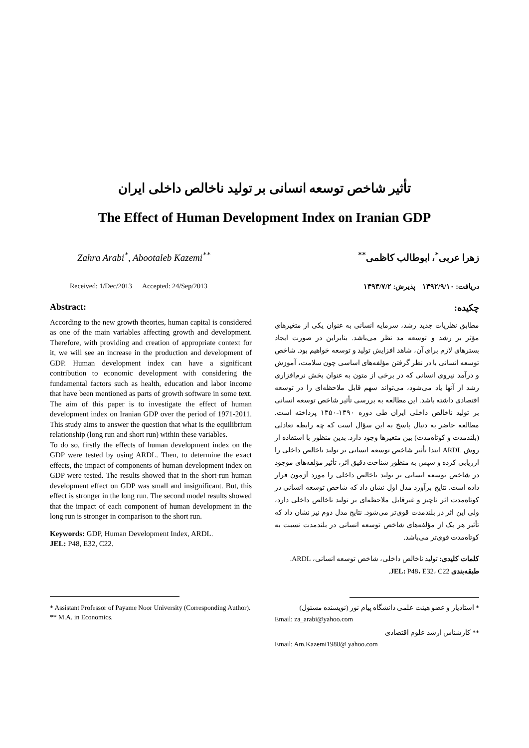تأثیر شاخص توسعه انسانی بر تولید ناخالص داخلی ایران
The Effect of Human Development Index on Iranian GDP
Zahra Arabi<sup>*</sup>, Abootaleb Kazemi<sup>**</sup>
زهرا عربی<sup>*</sup>، ابوطالب کاظمی<sup>**</sup>
Received: 1/Dec/2013 Accepted: 24/Sep/2013
دریافت: ۱۳۹۲/۹/۱۰ پذیرش: ۱۳۹۳/۷/۲
Abstract:
According to the new growth theories, human capital is considered as one of the main variables affecting growth and development. Therefore, with providing and creation of appropriate context for it, we will see an increase in the production and development of GDP. Human development index can have a significant contribution to economic development with considering the fundamental factors such as health, education and labor income that have been mentioned as parts of growth software in some text. The aim of this paper is to investigate the effect of human development index on Iranian GDP over the period of 1971-2011. This study aims to answer the question that what is the equilibrium relationship (long run and short run) within these variables.
To do so, firstly the effects of human development index on the GDP were tested by using ARDL. Then, to determine the exact effects, the impact of components of human development index on GDP were tested. The results showed that in the short-run human development effect on GDP was small and insignificant. But, this effect is stronger in the long run. The second model results showed that the impact of each component of human development in the long run is stronger in comparison to the short run.
Keywords: GDP, Human Development Index, ARDL.
JEL: P48, E32, C22.
* Assistant Professor of Payame Noor University (Corresponding Author).
** M.A. in Economics.
چکیده:
مطابق نظریات جدید رشد، سرمایه انسانی به عنوان یکی از متغیرهای مؤثر بر رشد و توسعه مد نظر می‌باشد. بنابراین در صورت ایجاد بسترهای لازم برای آن، شاهد افزایش تولید و توسعه خواهیم بود. شاخص توسعه انسانی با در نظر گرفتن مؤلفه‌های اساسی چون سلامت، آموزش و درآمد نیروی انسانی که در برخی از متون به عنوان بخش نرم‌افزاری رشد از آنها یاد می‌شود، می‌تواند سهم قابل ملاحظه‌ای را در توسعه اقتصادی داشته باشد. این مطالعه به بررسی تأثیر شاخص توسعه انسانی بر تولید ناخالص داخلی ایران طی دوره ۱۳۹۰-۱۳۵۰ پرداخته است. مطالعه حاضر به دنبال پاسخ به این سؤال است که چه رابطه تعادلی (بلندمدت و کوتاه‌مدت) بین متغیرها وجود دارد. بدین منظور با استفاده از روش ARDL ابتدا تأثیر شاخص توسعه انسانی بر تولید ناخالص داخلی را ارزیابی کرده و سپس به منظور شناخت دقیق اثر، تأثیر مؤلفه‌های موجود در شاخص توسعه انسانی بر تولید ناخالص داخلی را مورد آزمون قرار داده است. نتایج برآورد مدل اول نشان داد که شاخص توسعه انسانی در کوتاه‌مدت اثر ناچیز و غیرقابل ملاحظه‌ای بر تولید ناخالص داخلی دارد، ولی این اثر در بلندمدت قوی‌تر می‌شود. نتایج مدل دوم نیز نشان داد که تأثیر هر یک از مؤلفه‌های شاخص توسعه انسانی در بلندمدت نسبت به کوتاه‌مدت قوی‌تر می‌باشد.
کلمات کلیدی: تولید ناخالص داخلی، شاخص توسعه انسانی، ARDL.
طبقه‌بندی JEL: P48، E32، C22.
* استادیار و عضو هیئت علمی دانشگاه پیام نور (نویسنده مسئول)
Email: za_arabi@yahoo.com
** کارشناس ارشد علوم اقتصادی
Email: Am.Kazemi1988@ yahoo.com